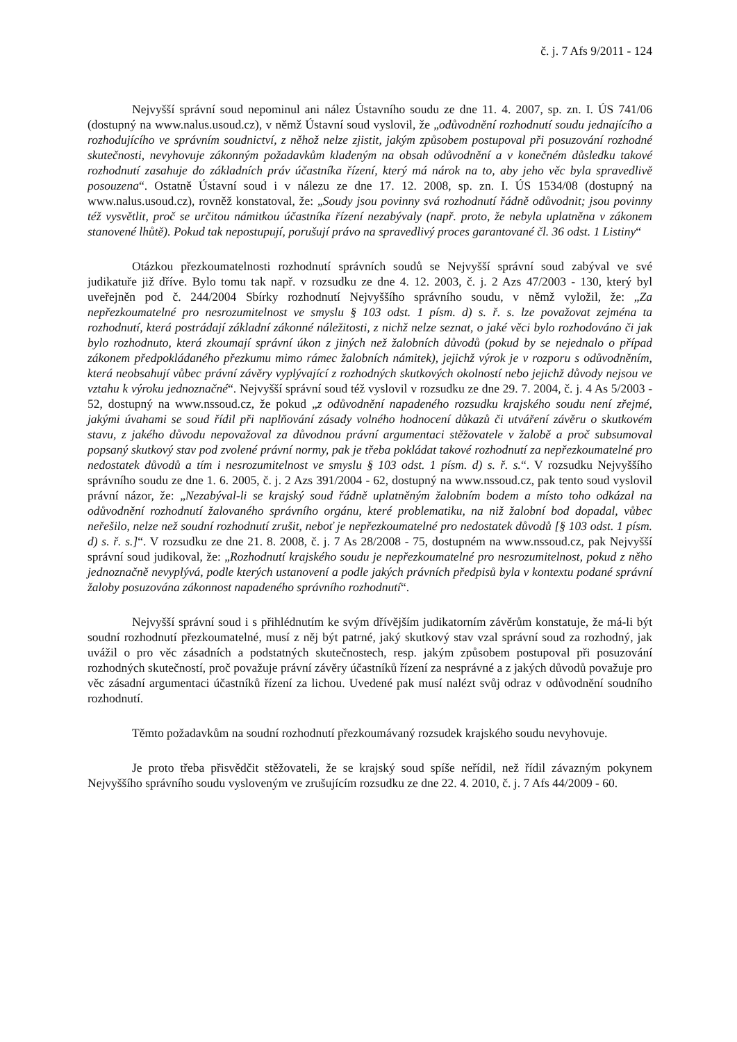č. j. 7 Afs 9/2011 - 124
Nejvyšší správní soud nepominul ani nález Ústavního soudu ze dne 11. 4. 2007, sp. zn. I. ÚS 741/06 (dostupný na www.nalus.usoud.cz), v němž Ústavní soud vyslovil, že „odůvodnění rozhodnutí soudu jednajícího a rozhodujícího ve správním soudnictví, z něhož nelze zjistit, jakým způsobem postupoval při posuzování rozhodné skutečnosti, nevyhovuje zákonným požadavkům kladeným na obsah odůvodnění a v konečném důsledku takové rozhodnutí zasahuje do základních práv účastníka řízení, který má nárok na to, aby jeho věc byla spravedlivě posouzena“. Ostatně Ústavní soud i v nálezu ze dne 17. 12. 2008, sp. zn. I. ÚS 1534/08 (dostupný na www.nalus.usoud.cz), rovněž konstatoval, že: „Soudy jsou povinny svá rozhodnutí řádně odůvodnit; jsou povinny též vysvětlit, proč se určitou námitkou účastníka řízení nezabývaly (např. proto, že nebyla uplatněna v zákonem stanovené lhůtě). Pokud tak nepostupují, porušují právo na spravedlivý proces garantované čl. 36 odst. 1 Listiny“
Otázkou přezkoumatelnosti rozhodnutí správních soudů se Nejvyšší správní soud zabýval ve své judikatuře již dříve. Bylo tomu tak např. v rozsudku ze dne 4. 12. 2003, č. j. 2 Azs 47/2003 - 130, který byl uveřejněn pod č. 244/2004 Sbírky rozhodnutí Nejvyššího správního soudu, v němž vyložil, že: „Za nepřezkoumatelné pro nesrozumitelnost ve smyslu § 103 odst. 1 písm. d) s. ř. s. lze považovat zejména ta rozhodnutí, která postrádají základní zákonné náležitosti, z nichž nelze seznat, o jaké věci bylo rozhodováno či jak bylo rozhodnuto, která zkoumají správní úkon z jiných než žalobních důvodů (pokud by se nejednalo o případ zákonem předpokládaného přezkumu mimo rámec žalobních námitek), jejichž výrok je v rozporu s odůvodněním, která neobsahují vůbec právní závěry vyplývající z rozhodných skutkových okolností nebo jejichž důvody nejsou ve vztahu k výroku jednoznačné“. Nejvyšší správní soud též vyslovil v rozsudku ze dne 29. 7. 2004, č. j. 4 As 5/2003 - 52, dostupný na www.nssoud.cz, že pokud „z odůvodnění napadeného rozsudku krajského soudu není zřejmé, jakými úvahami se soud řídil při naplňování zásady volného hodnocení důkazů či utváření závěru o skutkovém stavu, z jakého důvodu nepovažoval za důvodnou právní argumentaci stěžovatele v žalobě a proč subsumoval popsaný skutkový stav pod zvolené právní normy, pak je třeba pokládat takové rozhodnutí za nepřezkoumatelné pro nedostatek důvodů a tím i nesrozumitelnost ve smyslu § 103 odst. 1 písm. d) s. ř. s.“. V rozsudku Nejvyššího správního soudu ze dne 1. 6. 2005, č. j. 2 Azs 391/2004 - 62, dostupný na www.nssoud.cz, pak tento soud vyslovil právní názor, že: „Nezabýval-li se krajský soud řádně uplatněným žalobním bodem a místo toho odkázal na odůvodnění rozhodnutí žalovaného správního orgánu, které problematiku, na niž žalobní bod dopadal, vůbec neřešilo, nelze než soudní rozhodnutí zrušit, neboť je nepřezkoumatelné pro nedostatek důvodů [§ 103 odst. 1 písm. d) s. ř. s.]“. V rozsudku ze dne 21. 8. 2008, č. j. 7 As 28/2008 - 75, dostupném na www.nssoud.cz, pak Nejvyšší správní soud judikoval, že: „Rozhodnutí krajského soudu je nepřezkoumatelné pro nesrozumitelnost, pokud z něho jednoznačně nevyplývá, podle kterých ustanovení a podle jakých právních předpisů byla v kontextu podané správní žaloby posuzována zákonnost napadeného správního rozhodnutí“.
Nejvyšší správní soud i s přihlédnutím ke svým dřívějším judikatorním závěrům konstatuje, že má-li být soudní rozhodnutí přezkoumatelné, musí z něj být patrné, jaký skutkový stav vzal správní soud za rozhodný, jak uvážil o pro věc zásadních a podstatných skutečnostech, resp. jakým způsobem postupoval při posuzování rozhodných skutečností, proč považuje právní závěry účastníků řízení za nesprávné a z jakých důvodů považuje pro věc zásadní argumentaci účastníků řízení za lichou. Uvedené pak musí nalézt svůj odraz v odůvodnění soudního rozhodnutí.
Těmto požadavkům na soudní rozhodnutí přezkoumávaný rozsudek krajského soudu nevyhovuje.
Je proto třeba přisvědčit stěžovateli, že se krajský soud spíše neřídil, než řídil závazným pokynem Nejvyššího správního soudu vysloveným ve zrušujícím rozsudku ze dne 22. 4. 2010, č. j. 7 Afs 44/2009 - 60.